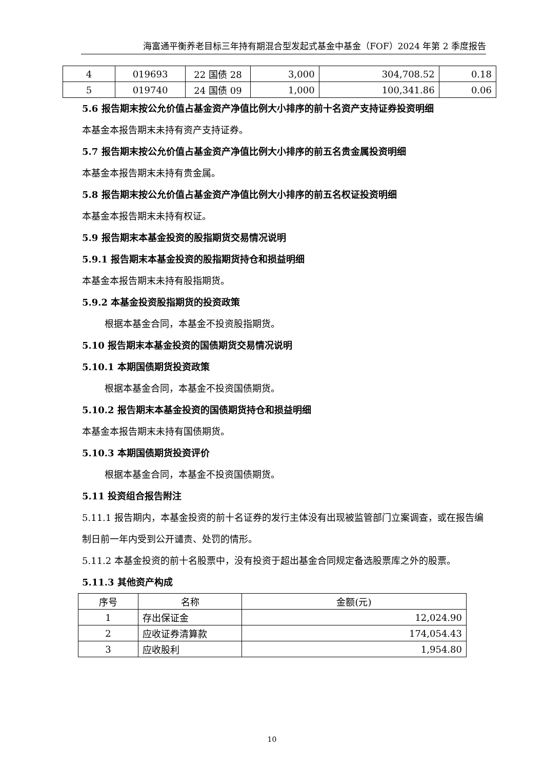海富通平衡养老目标三年持有期混合型发起式基金中基金（FOF）2024 年第 2 季度报告
| 4 | 019693 | 22 国债 28 | 3,000 | 304,708.52 | 0.18 |
| 5 | 019740 | 24 国债 09 | 1,000 | 100,341.86 | 0.06 |
5.6 报告期末按公允价值占基金资产净值比例大小排序的前十名资产支持证券投资明细
本基金本报告期末未持有资产支持证券。
5.7 报告期末按公允价值占基金资产净值比例大小排序的前五名贵金属投资明细
本基金本报告期末未持有贵金属。
5.8 报告期末按公允价值占基金资产净值比例大小排序的前五名权证投资明细
本基金本报告期末未持有权证。
5.9 报告期末本基金投资的股指期货交易情况说明
5.9.1 报告期末本基金投资的股指期货持仓和损益明细
本基金本报告期末未持有股指期货。
5.9.2 本基金投资股指期货的投资政策
根据本基金合同，本基金不投资股指期货。
5.10 报告期末本基金投资的国债期货交易情况说明
5.10.1 本期国债期货投资政策
根据本基金合同，本基金不投资国债期货。
5.10.2 报告期末本基金投资的国债期货持仓和损益明细
本基金本报告期末未持有国债期货。
5.10.3 本期国债期货投资评价
根据本基金合同，本基金不投资国债期货。
5.11 投资组合报告附注
5.11.1 报告期内，本基金投资的前十名证券的发行主体没有出现被监管部门立案调查，或在报告编制日前一年内受到公开谴责、处罚的情形。
5.11.2 本基金投资的前十名股票中，没有投资于超出基金合同规定备选股票库之外的股票。
5.11.3 其他资产构成
| 序号 | 名称 | 金额(元) |
| --- | --- | --- |
| 1 | 存出保证金 | 12,024.90 |
| 2 | 应收证券清算款 | 174,054.43 |
| 3 | 应收股利 | 1,954.80 |
10